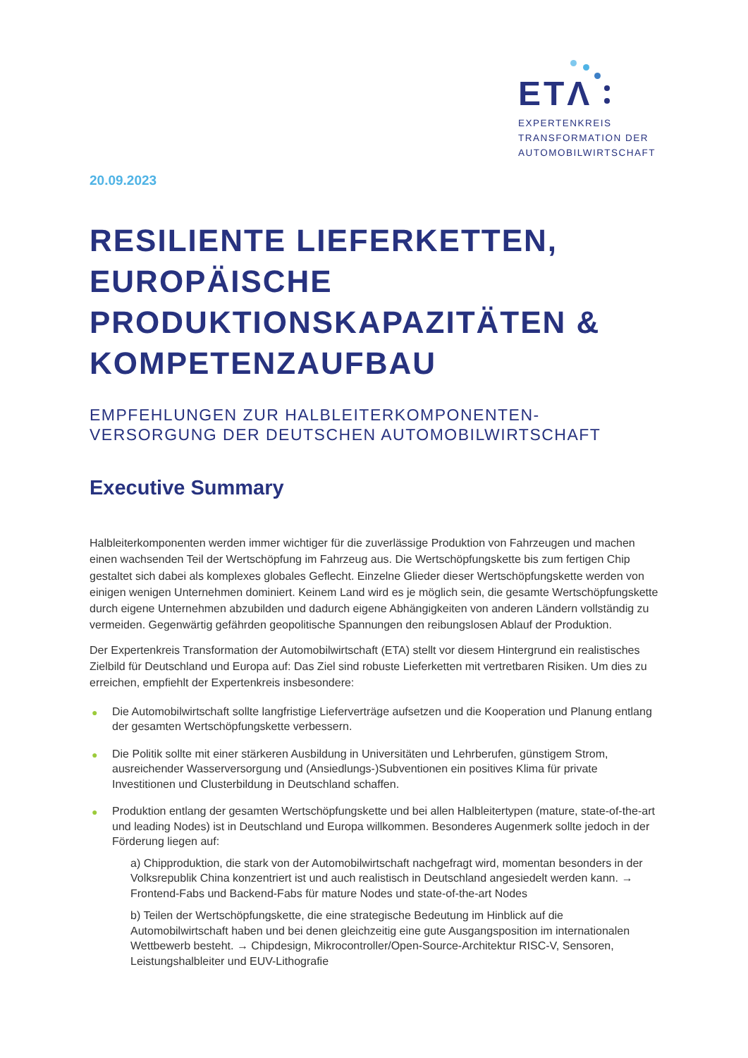ETΛ
EXPERTENKREIS
TRANSFORMATION DER
AUTOMOBILWIRTSCHAFT
20.09.2023
RESILIENTE LIEFERKETTEN, EUROPÄISCHE PRODUKTIONSKAPAZITÄTEN & KOMPETENZAUFBAU
EMPFEHLUNGEN ZUR HALBLEITERKOMPONENTEN-VERSORGUNG DER DEUTSCHEN AUTOMOBILWIRTSCHAFT
Executive Summary
Halbleiterkomponenten werden immer wichtiger für die zuverlässige Produktion von Fahrzeugen und machen einen wachsenden Teil der Wertschöpfung im Fahrzeug aus. Die Wertschöpfungskette bis zum fertigen Chip gestaltet sich dabei als komplexes globales Geflecht. Einzelne Glieder dieser Wertschöpfungskette werden von einigen wenigen Unternehmen dominiert. Keinem Land wird es je möglich sein, die gesamte Wertschöpfungskette durch eigene Unternehmen abzubilden und dadurch eigene Abhängigkeiten von anderen Ländern vollständig zu vermeiden. Gegenwärtig gefährden geopolitische Spannungen den reibungslosen Ablauf der Produktion.
Der Expertenkreis Transformation der Automobilwirtschaft (ETA) stellt vor diesem Hintergrund ein realistisches Zielbild für Deutschland und Europa auf: Das Ziel sind robuste Lieferketten mit vertretbaren Risiken. Um dies zu erreichen, empfiehlt der Expertenkreis insbesondere:
● Die Automobilwirtschaft sollte langfristige Lieferverträge aufsetzen und die Kooperation und Planung entlang der gesamten Wertschöpfungskette verbessern.
● Die Politik sollte mit einer stärkeren Ausbildung in Universitäten und Lehrberufen, günstigem Strom, ausreichender Wasserversorgung und (Ansiedlungs-)Subventionen ein positives Klima für private Investitionen und Clusterbildung in Deutschland schaffen.
● Produktion entlang der gesamten Wertschöpfungskette und bei allen Halbleitertypen (mature, state-of-the-art und leading Nodes) ist in Deutschland und Europa willkommen. Besonderes Augenmerk sollte jedoch in der Förderung liegen auf:
a) Chipproduktion, die stark von der Automobilwirtschaft nachgefragt wird, momentan besonders in der Volksrepublik China konzentriert ist und auch realistisch in Deutschland angesiedelt werden kann. → Frontend-Fabs und Backend-Fabs für mature Nodes und state-of-the-art Nodes
b) Teilen der Wertschöpfungskette, die eine strategische Bedeutung im Hinblick auf die Automobilwirtschaft haben und bei denen gleichzeitig eine gute Ausgangsposition im internationalen Wettbewerb besteht. → Chipdesign, Mikrocontroller/Open-Source-Architektur RISC-V, Sensoren, Leistungshalbleiter und EUV-Lithografie